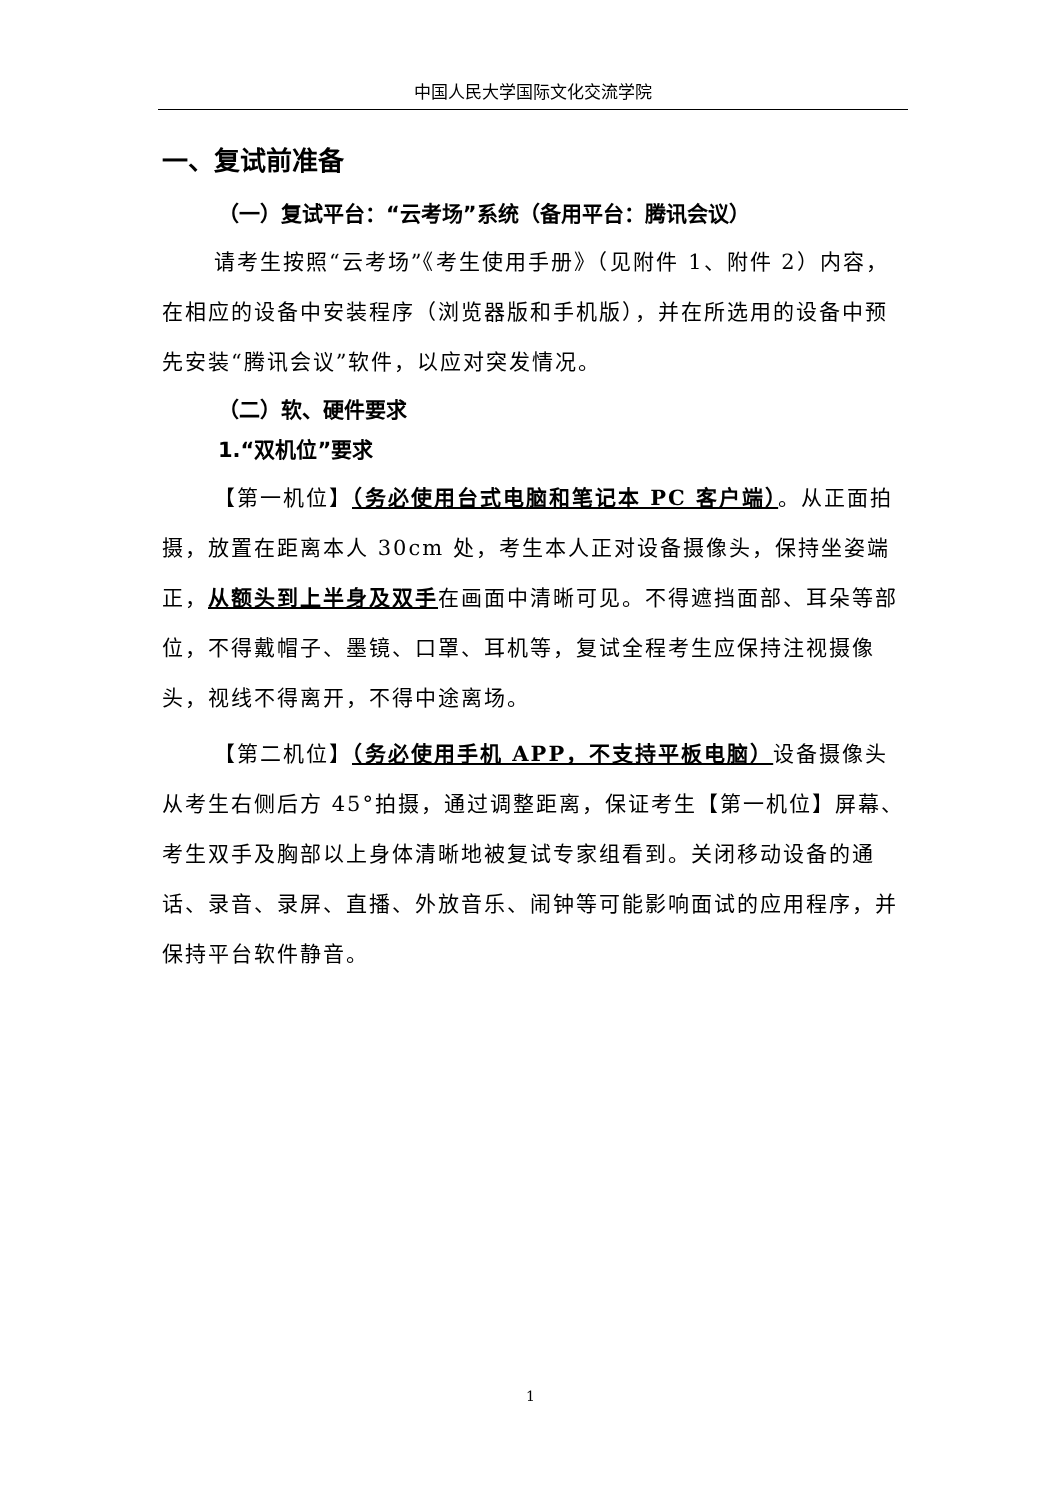中国人民大学国际文化交流学院
一、复试前准备
（一）复试平台：“云考场”系统（备用平台：腾讯会议）
请考生按照“云考场”《考生使用手册》（见附件 1、附件 2）内容，在相应的设备中安装程序（浏览器版和手机版），并在所选用的设备中预先安装“腾讯会议”软件，以应对突发情况。
（二）软、硬件要求
1.“双机位”要求
【第一机位】（务必使用台式电脑和笔记本 PC 客户端）。从正面拍摄，放置在距离本人 30cm 处，考生本人正对设备摄像头，保持坐姿端正，从额头到上半身及双手在画面中清晰可见。不得遮挡面部、耳朵等部位，不得戴帽子、墨镜、口罩、耳机等，复试全程考生应保持注视摄像头，视线不得离开，不得中途离场。
【第二机位】（务必使用手机 APP，不支持平板电脑）设备摄像头从考生右侧后方 45°拍摄，通过调整距离，保证考生【第一机位】屏幕、考生双手及胸部以上身体清晰地被复试专家组看到。关闭移动设备的通话、录音、录屏、直播、外放音乐、闹钟等可能影响面试的应用程序，并保持平台软件静音。
1